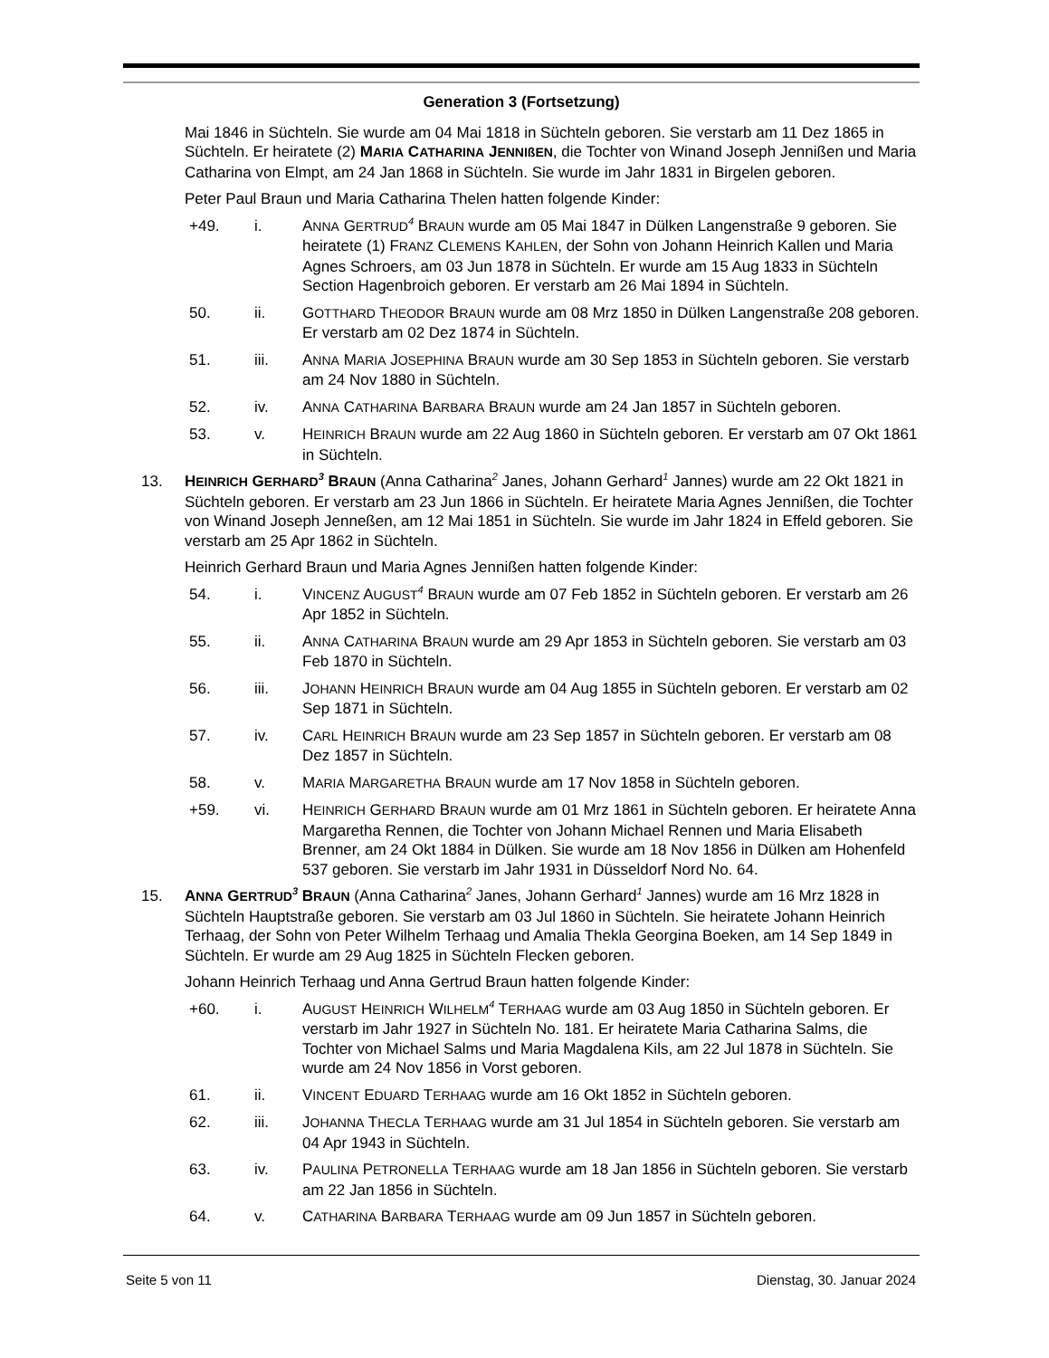Generation 3 (Fortsetzung)
Mai 1846 in Süchteln. Sie wurde am 04 Mai 1818 in Süchteln geboren. Sie verstarb am 11 Dez 1865 in Süchteln. Er heiratete (2) MARIA CATHARINA JENNIßEN, die Tochter von Winand Joseph Jennißen und Maria Catharina von Elmpt, am 24 Jan 1868 in Süchteln. Sie wurde im Jahr 1831 in Birgelen geboren.
Peter Paul Braun und Maria Catharina Thelen hatten folgende Kinder:
+49. i. ANNA GERTRUD<sup>4</sup> BRAUN wurde am 05 Mai 1847 in Dülken Langenstraße 9 geboren. Sie heiratete (1) FRANZ CLEMENS KAHLEN, der Sohn von Johann Heinrich Kallen und Maria Agnes Schroers, am 03 Jun 1878 in Süchteln. Er wurde am 15 Aug 1833 in Süchteln Section Hagenbroich geboren. Er verstarb am 26 Mai 1894 in Süchteln.
50. ii. GOTTHARD THEODOR BRAUN wurde am 08 Mrz 1850 in Dülken Langenstraße 208 geboren. Er verstarb am 02 Dez 1874 in Süchteln.
51. iii. ANNA MARIA JOSEPHINA BRAUN wurde am 30 Sep 1853 in Süchteln geboren. Sie verstarb am 24 Nov 1880 in Süchteln.
52. iv. ANNA CATHARINA BARBARA BRAUN wurde am 24 Jan 1857 in Süchteln geboren.
53. v. HEINRICH BRAUN wurde am 22 Aug 1860 in Süchteln geboren. Er verstarb am 07 Okt 1861 in Süchteln.
13. HEINRICH GERHARD<sup>3</sup> BRAUN (Anna Catharina<sup>2</sup> Janes, Johann Gerhard<sup>1</sup> Jannes) wurde am 22 Okt 1821 in Süchteln geboren. Er verstarb am 23 Jun 1866 in Süchteln. Er heiratete Maria Agnes Jennißen, die Tochter von Winand Joseph Jenneßen, am 12 Mai 1851 in Süchteln. Sie wurde im Jahr 1824 in Effeld geboren. Sie verstarb am 25 Apr 1862 in Süchteln.
Heinrich Gerhard Braun und Maria Agnes Jennißen hatten folgende Kinder:
54. i. VINCENZ AUGUST<sup>4</sup> BRAUN wurde am 07 Feb 1852 in Süchteln geboren. Er verstarb am 26 Apr 1852 in Süchteln.
55. ii. ANNA CATHARINA BRAUN wurde am 29 Apr 1853 in Süchteln geboren. Sie verstarb am 03 Feb 1870 in Süchteln.
56. iii. JOHANN HEINRICH BRAUN wurde am 04 Aug 1855 in Süchteln geboren. Er verstarb am 02 Sep 1871 in Süchteln.
57. iv. CARL HEINRICH BRAUN wurde am 23 Sep 1857 in Süchteln geboren. Er verstarb am 08 Dez 1857 in Süchteln.
58. v. MARIA MARGARETHA BRAUN wurde am 17 Nov 1858 in Süchteln geboren.
+59. vi. HEINRICH GERHARD BRAUN wurde am 01 Mrz 1861 in Süchteln geboren. Er heiratete Anna Margaretha Rennen, die Tochter von Johann Michael Rennen und Maria Elisabeth Brenner, am 24 Okt 1884 in Dülken. Sie wurde am 18 Nov 1856 in Dülken am Hohenfeld 537 geboren. Sie verstarb im Jahr 1931 in Düsseldorf Nord No. 64.
15. ANNA GERTRUD<sup>3</sup> BRAUN (Anna Catharina<sup>2</sup> Janes, Johann Gerhard<sup>1</sup> Jannes) wurde am 16 Mrz 1828 in Süchteln Hauptstraße geboren. Sie verstarb am 03 Jul 1860 in Süchteln. Sie heiratete Johann Heinrich Terhaag, der Sohn von Peter Wilhelm Terhaag und Amalia Thekla Georgina Boeken, am 14 Sep 1849 in Süchteln. Er wurde am 29 Aug 1825 in Süchteln Flecken geboren.
Johann Heinrich Terhaag und Anna Gertrud Braun hatten folgende Kinder:
+60. i. AUGUST HEINRICH WILHELM<sup>4</sup> TERHAAG wurde am 03 Aug 1850 in Süchteln geboren. Er verstarb im Jahr 1927 in Süchteln No. 181. Er heiratete Maria Catharina Salms, die Tochter von Michael Salms und Maria Magdalena Kils, am 22 Jul 1878 in Süchteln. Sie wurde am 24 Nov 1856 in Vorst geboren.
61. ii. VINCENT EDUARD TERHAAG wurde am 16 Okt 1852 in Süchteln geboren.
62. iii. JOHANNA THECLA TERHAAG wurde am 31 Jul 1854 in Süchteln geboren. Sie verstarb am 04 Apr 1943 in Süchteln.
63. iv. PAULINA PETRONELLA TERHAAG wurde am 18 Jan 1856 in Süchteln geboren. Sie verstarb am 22 Jan 1856 in Süchteln.
64. v. CATHARINA BARBARA TERHAAG wurde am 09 Jun 1857 in Süchteln geboren.
Seite 5 von 11 Dienstag, 30. Januar 2024